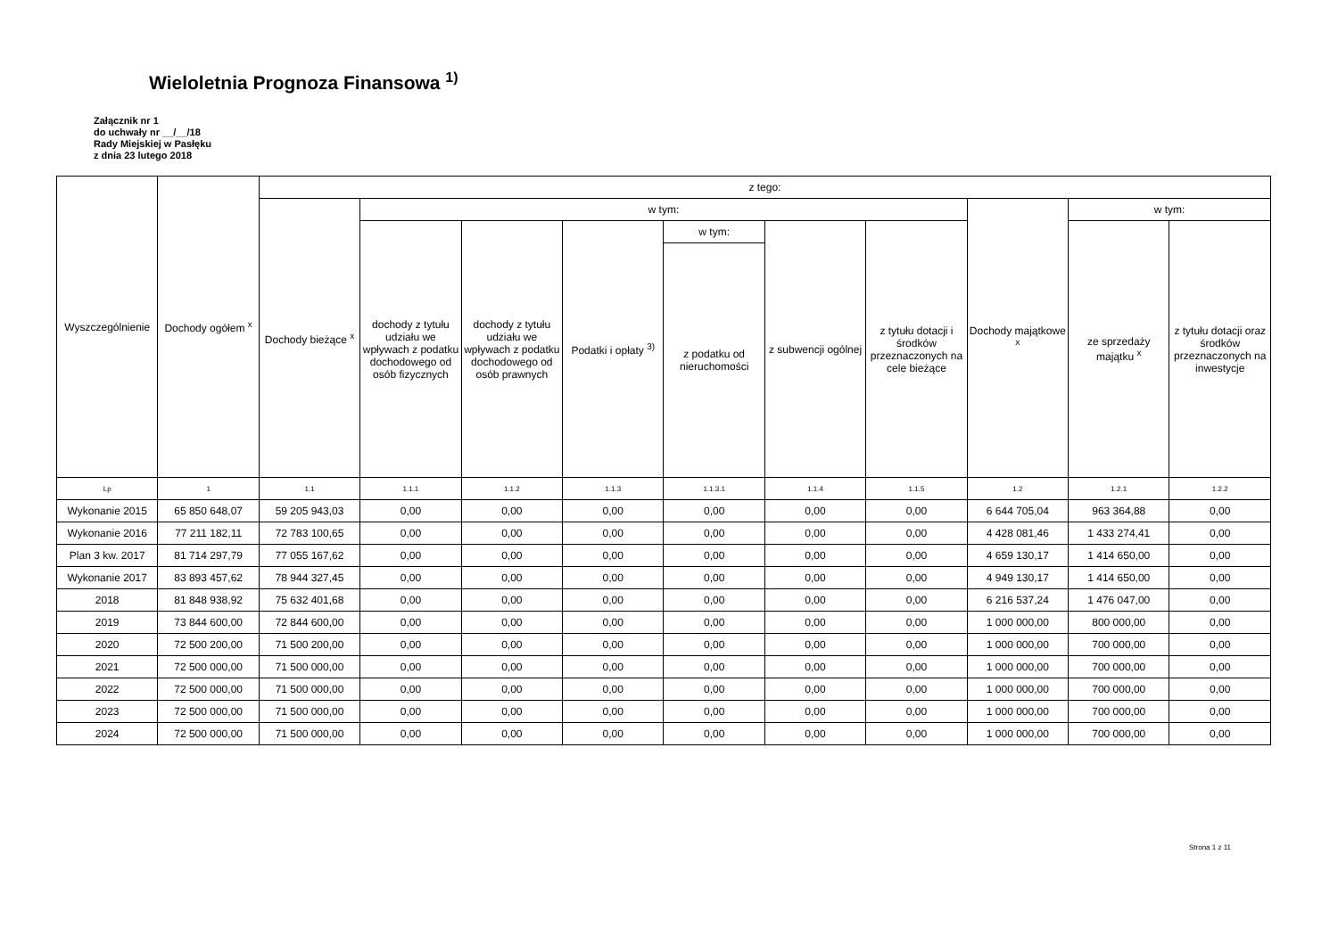Wieloletnia Prognoza Finansowa <sup>1)</sup>
Załącznik nr 1
do uchwały nr __/__/18
Rady Miejskiej w Pasłęku
z dnia 23 lutego 2018
| Wyszczególnienie | Dochody ogółem <sup>x</sup> | z tego: | | | | | | | | | |
| --- | --- | --- | --- | --- | --- | --- | --- | --- | --- | --- | --- |
| | | Dochody bieżące <sup>x</sup> | w tym: | | | | | | Dochody majątkowe <sup>x</sup> | w tym: | |
| | | | dochody z tytułu udziału we wpływach z podatku dochodowego od osób fizycznych | dochody z tytułu udziału we wpływach z podatku dochodowego od osób prawnych | Podatki i opłaty <sup>3)</sup> | w tym: | z subwencji ogólnej | z tytułu dotacji i środków przeznaczonych na cele bieżące | | ze sprzedaży majątku <sup>x</sup> | z tytułu dotacji oraz środków przeznaczonych na inwestycje |
| | | | | | | z podatku od nieruchomości | | | | | |
| Lp | 1 | 1.1 | 1.1.1 | 1.1.2 | 1.1.3 | 1.1.3.1 | 1.1.4 | 1.1.5 | 1.2 | 1.2.1 | 1.2.2 |
| Wykonanie 2015 | 65 850 648,07 | 59 205 943,03 | 0,00 | 0,00 | 0,00 | 0,00 | 0,00 | 0,00 | 6 644 705,04 | 963 364,88 | 0,00 |
| Wykonanie 2016 | 77 211 182,11 | 72 783 100,65 | 0,00 | 0,00 | 0,00 | 0,00 | 0,00 | 0,00 | 4 428 081,46 | 1 433 274,41 | 0,00 |
| Plan 3 kw. 2017 | 81 714 297,79 | 77 055 167,62 | 0,00 | 0,00 | 0,00 | 0,00 | 0,00 | 0,00 | 4 659 130,17 | 1 414 650,00 | 0,00 |
| Wykonanie 2017 | 83 893 457,62 | 78 944 327,45 | 0,00 | 0,00 | 0,00 | 0,00 | 0,00 | 0,00 | 4 949 130,17 | 1 414 650,00 | 0,00 |
| 2018 | 81 848 938,92 | 75 632 401,68 | 0,00 | 0,00 | 0,00 | 0,00 | 0,00 | 0,00 | 6 216 537,24 | 1 476 047,00 | 0,00 |
| 2019 | 73 844 600,00 | 72 844 600,00 | 0,00 | 0,00 | 0,00 | 0,00 | 0,00 | 0,00 | 1 000 000,00 | 800 000,00 | 0,00 |
| 2020 | 72 500 200,00 | 71 500 200,00 | 0,00 | 0,00 | 0,00 | 0,00 | 0,00 | 0,00 | 1 000 000,00 | 700 000,00 | 0,00 |
| 2021 | 72 500 000,00 | 71 500 000,00 | 0,00 | 0,00 | 0,00 | 0,00 | 0,00 | 0,00 | 1 000 000,00 | 700 000,00 | 0,00 |
| 2022 | 72 500 000,00 | 71 500 000,00 | 0,00 | 0,00 | 0,00 | 0,00 | 0,00 | 0,00 | 1 000 000,00 | 700 000,00 | 0,00 |
| 2023 | 72 500 000,00 | 71 500 000,00 | 0,00 | 0,00 | 0,00 | 0,00 | 0,00 | 0,00 | 1 000 000,00 | 700 000,00 | 0,00 |
| 2024 | 72 500 000,00 | 71 500 000,00 | 0,00 | 0,00 | 0,00 | 0,00 | 0,00 | 0,00 | 1 000 000,00 | 700 000,00 | 0,00 |
Strona 1 z 11